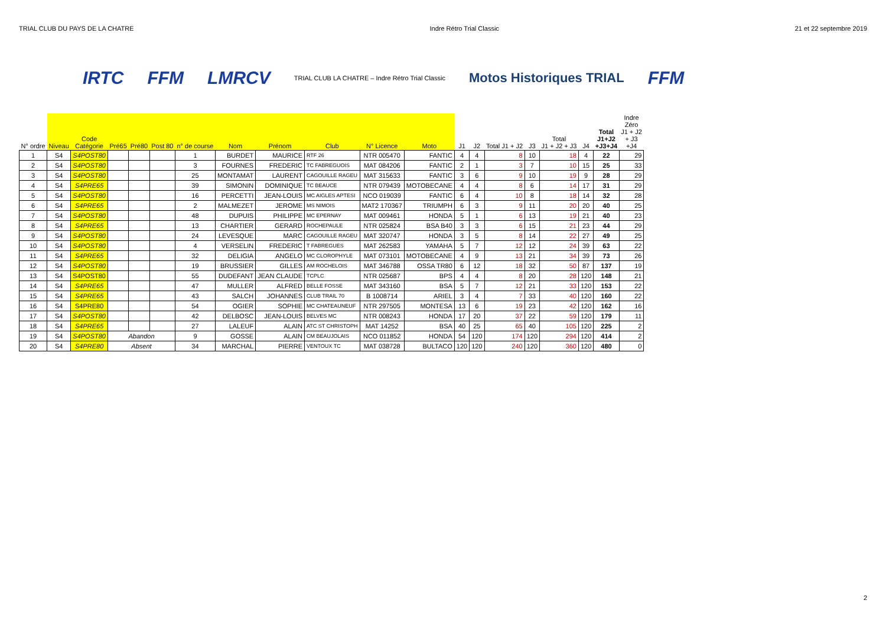TRIAL CLUB DU PAYS DE LA CHATRE Indre Rétro Trial Classic 21 et 22 septembre 2019
IRTC FFM LMRCV TRIAL CLUB LA CHATRE – Indre Rétro Trial Classic Motos Historiques TRIAL FFM
| N° ordre | Niveau | Code Catégorie | Pré65 | Pré80 | Post 80 | n° de course | Nom | Prénom | Club | N° Licence | Moto | J1 | J2 | Total J1 + J2 | J3 | Total J1 + J2 + J3 | J4 | Total J1+J2 +J3+J4 | Indre Zéro J1 + J2 + J3 +J4 |
| --- | --- | --- | --- | --- | --- | --- | --- | --- | --- | --- | --- | --- | --- | --- | --- | --- | --- | --- | --- |
| 1 | S4 | S4POST80 | | | | 1 | BURDET | MAURICE | RTF 26 | NTR 005470 | FANTIC | 4 | 4 | 8 | 10 | 18 | 4 | 22 | 29 |
| 2 | S4 | S4POST80 | | | | 3 | FOURNES | FREDERIC | TC FABREGUOIS | MAT 084206 | FANTIC | 2 | 1 | 3 | 7 | 10 | 15 | 25 | 33 |
| 3 | S4 | S4POST80 | | | | 25 | MONTAMAT | LAURENT | CAGOUILLE RAGEU | MAT 315633 | FANTIC | 3 | 6 | 9 | 10 | 19 | 9 | 28 | 29 |
| 4 | S4 | S4PRE65 | | | | 39 | SIMONIN | DOMINIQUE | TC BEAUCE | NTR 079439 | MOTOBECANE | 4 | 4 | 8 | 6 | 14 | 17 | 31 | 29 |
| 5 | S4 | S4POST80 | | | | 16 | PERCETTI | JEAN-LOUIS | MC AIGLES APTESI | NCO 019039 | FANTIC | 6 | 4 | 10 | 8 | 18 | 14 | 32 | 28 |
| 6 | S4 | S4PRE65 | | | | 2 | MALMEZET | JEROME | MS NIMOIS | MAT2 170367 | TRIUMPH | 6 | 3 | 9 | 11 | 20 | 20 | 40 | 25 |
| 7 | S4 | S4POST80 | | | | 48 | DUPUIS | PHILIPPE | MC EPERNAY | MAT 009461 | HONDA | 5 | 1 | 6 | 13 | 19 | 21 | 40 | 23 |
| 8 | S4 | S4PRE65 | | | | 13 | CHARTIER | GERARD | ROCHEPAULE | NTR 025824 | BSA B40 | 3 | 3 | 6 | 15 | 21 | 23 | 44 | 29 |
| 9 | S4 | S4POST80 | | | | 24 | LEVESQUE | MARC | CAGOUILLE RAGEU | MAT 320747 | HONDA | 3 | 5 | 8 | 14 | 22 | 27 | 49 | 25 |
| 10 | S4 | S4POST80 | | | | 4 | VERSELIN | FREDERIC | T FABREGUES | MAT 262583 | YAMAHA | 5 | 7 | 12 | 12 | 24 | 39 | 63 | 22 |
| 11 | S4 | S4PRE65 | | | | 32 | DELIGIA | ANGELO | MC CLOROPHYLE | MAT 073101 | MOTOBECANE | 4 | 9 | 13 | 21 | 34 | 39 | 73 | 26 |
| 12 | S4 | S4POST80 | | | | 19 | BRUSSIER | GILLES | AM ROCHELOIS | MAT 346788 | OSSA TR80 | 6 | 12 | 18 | 32 | 50 | 87 | 137 | 19 |
| 13 | S4 | S4POST80 | | | | 55 | DUDEFANT | JEAN CLAUDE | TCPLC | NTR 025687 | BPS | 4 | 4 | 8 | 20 | 28 | 120 | 148 | 21 |
| 14 | S4 | S4PRE65 | | | | 47 | MULLER | ALFRED | BELLE FOSSE | MAT 343160 | BSA | 5 | 7 | 12 | 21 | 33 | 120 | 153 | 22 |
| 15 | S4 | S4PRE65 | | | | 43 | SALCH | JOHANNES | CLUB TRAIL 70 | B 1008714 | ARIEL | 3 | 4 | 7 | 33 | 40 | 120 | 160 | 22 |
| 16 | S4 | S4PRE80 | | | | 54 | OGIER | SOPHIE | MC CHATEAUNEUF | NTR 297505 | MONTESA | 13 | 6 | 19 | 23 | 42 | 120 | 162 | 16 |
| 17 | S4 | S4POST80 | | | | 42 | DELBOSC | JEAN-LOUIS | BELVES MC | NTR 008243 | HONDA | 17 | 20 | 37 | 22 | 59 | 120 | 179 | 11 |
| 18 | S4 | S4PRE65 | | | | 27 | LALEUF | ALAIN | ATC ST CHRISTOPH | MAT 14252 | BSA | 40 | 25 | 65 | 40 | 105 | 120 | 225 | 2 |
| 19 | S4 | S4POST80 | Abandon | | | 9 | GOSSE | ALAIN | CM BEAUJOLAIS | NCO 011852 | HONDA | 54 | 120 | 174 | 120 | 294 | 120 | 414 | 2 |
| 20 | S4 | S4PRE80 | Absent | | | 34 | MARCHAL | PIERRE | VENTOUX TC | MAT 038728 | BULTACO | 120 | 120 | 240 | 120 | 360 | 120 | 480 | 0 |
2